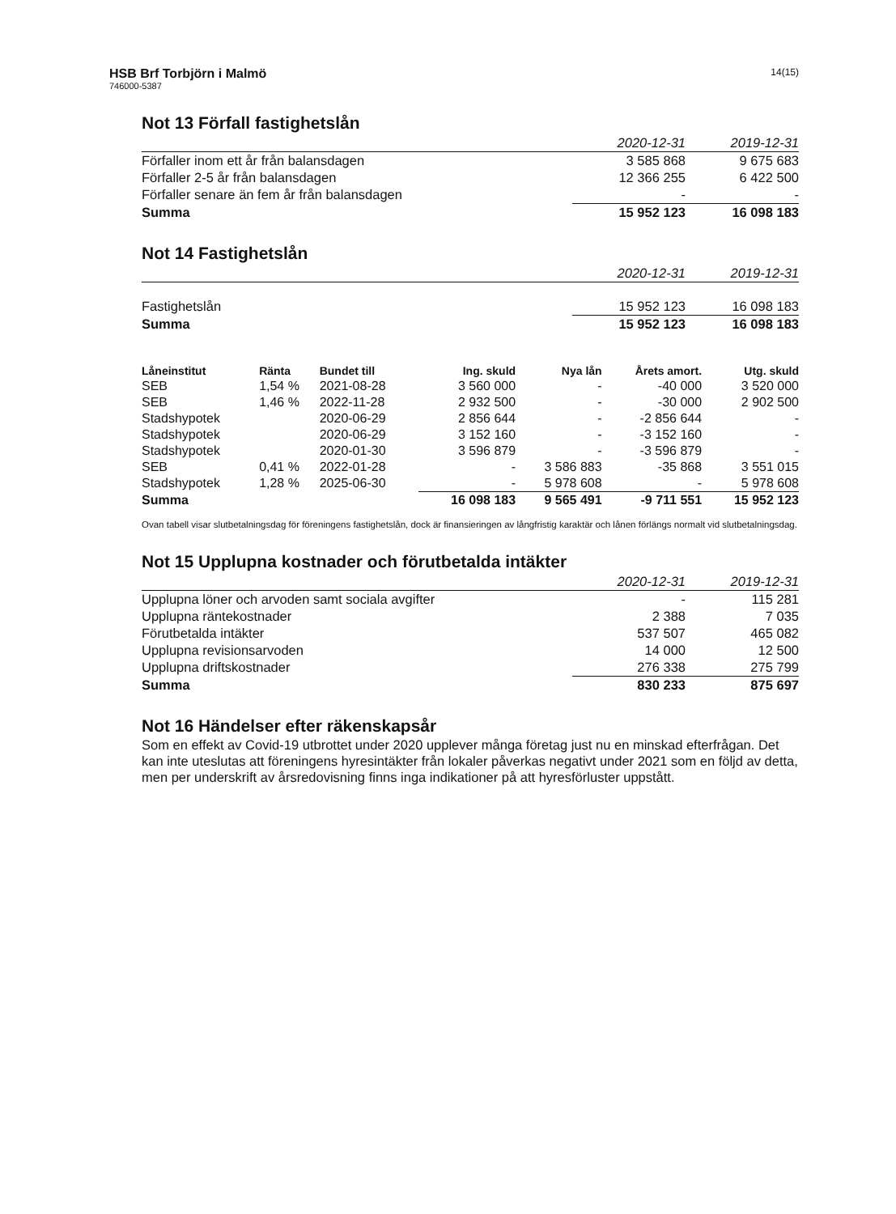HSB Brf Torbjörn i Malmö
746000-5387
14(15)
Not 13 Förfall fastighetslån
| | 2020-12-31 | 2019-12-31 |
| --- | --- | --- |
| Förfaller inom ett år från balansdagen | 3 585 868 | 9 675 683 |
| Förfaller 2-5 år från balansdagen | 12 366 255 | 6 422 500 |
| Förfaller senare än fem år från balansdagen | - | - |
| Summa | 15 952 123 | 16 098 183 |
Not 14 Fastighetslån
| | 2020-12-31 | 2019-12-31 |
| --- | --- | --- |
| Fastighetslån | 15 952 123 | 16 098 183 |
| Summa | 15 952 123 | 16 098 183 |
| Låneinstitut | Ränta | Bundet till | Ing. skuld | Nya lån | Årets amort. | Utg. skuld |
| --- | --- | --- | --- | --- | --- | --- |
| SEB | 1,54 % | 2021-08-28 | 3 560 000 | - | -40 000 | 3 520 000 |
| SEB | 1,46 % | 2022-11-28 | 2 932 500 | - | -30 000 | 2 902 500 |
| Stadshypotek | | 2020-06-29 | 2 856 644 | - | -2 856 644 | - |
| Stadshypotek | | 2020-06-29 | 3 152 160 | - | -3 152 160 | - |
| Stadshypotek | | 2020-01-30 | 3 596 879 | - | -3 596 879 | - |
| SEB | 0,41 % | 2022-01-28 | - | 3 586 883 | -35 868 | 3 551 015 |
| Stadshypotek | 1,28 % | 2025-06-30 | - | 5 978 608 | - | 5 978 608 |
| Summa | | | 16 098 183 | 9 565 491 | -9 711 551 | 15 952 123 |
Ovan tabell visar slutbetalningsdag för föreningens fastighetslån, dock är finansieringen av långfristig karaktär och lånen förlängs normalt vid slutbetalningsdag.
Not 15 Upplupna kostnader och förutbetalda intäkter
| | 2020-12-31 | 2019-12-31 |
| --- | --- | --- |
| Upplupna löner och arvoden samt sociala avgifter | - | 115 281 |
| Upplupna räntekostnader | 2 388 | 7 035 |
| Förutbetalda intäkter | 537 507 | 465 082 |
| Upplupna revisionsarvoden | 14 000 | 12 500 |
| Upplupna driftskostnader | 276 338 | 275 799 |
| Summa | 830 233 | 875 697 |
Not 16 Händelser efter räkenskapsår
Som en effekt av Covid-19 utbrottet under 2020 upplever många företag just nu en minskad efterfrågan. Det kan inte uteslutas att föreningens hyresintäkter från lokaler påverkas negativt under 2021 som en följd av detta, men per underskrift av årsredovisning finns inga indikationer på att hyresförluster uppstått.